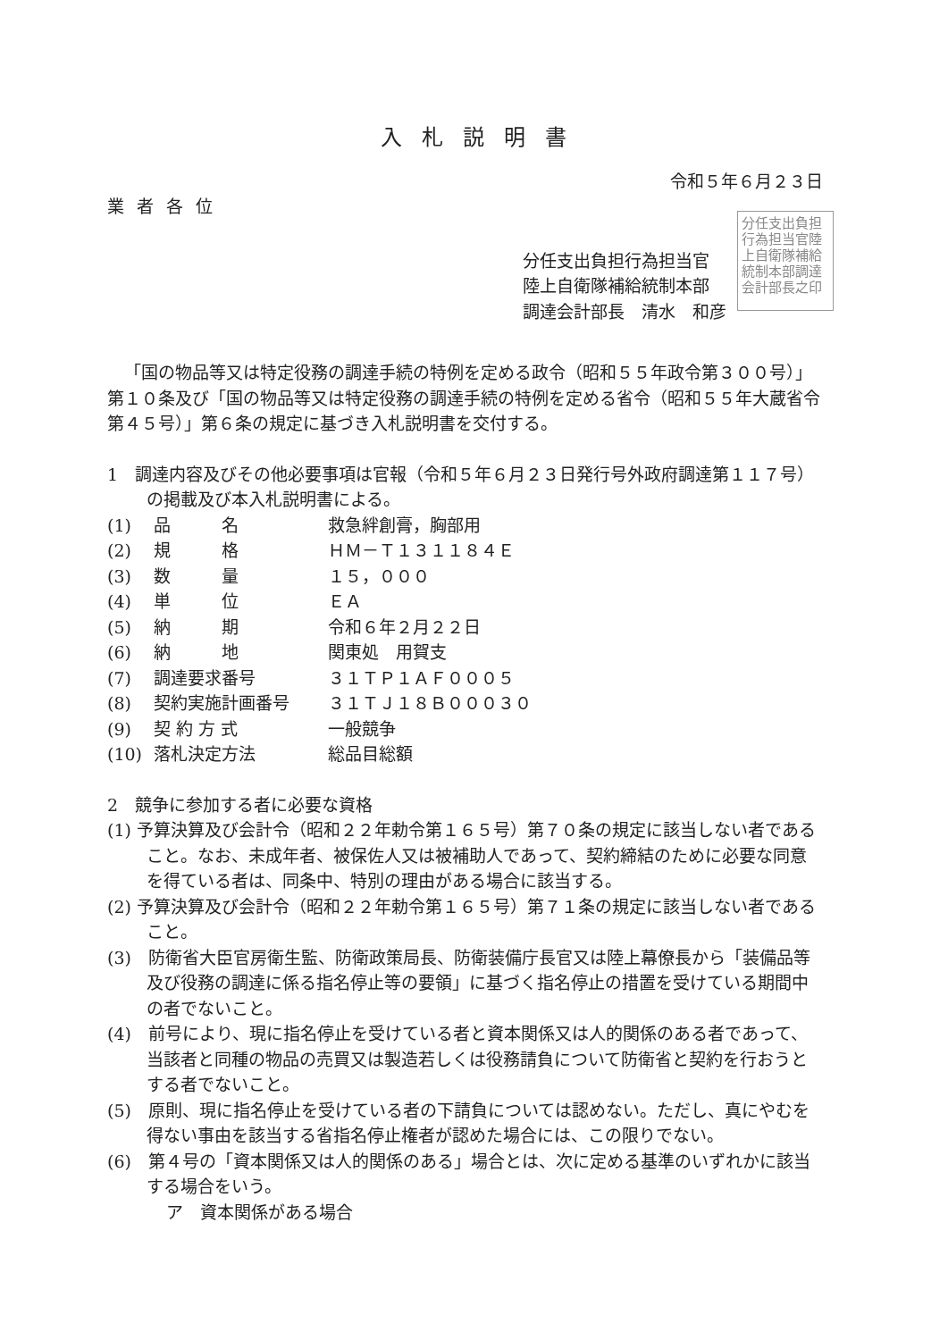入札説明書
令和５年６月２３日
業者各位
分任支出負担 行為担当官陸 上自衛隊補給 統制本部調達 会計部長之印
分任支出負担行為担当官
陸上自衛隊補給統制本部
調達会計部長　清水　和彦
「国の物品等又は特定役務の調達手続の特例を定める政令（昭和５５年政令第３００号）」第１０条及び「国の物品等又は特定役務の調達手続の特例を定める省令（昭和５５年大蔵省令第４５号）」第６条の規定に基づき入札説明書を交付する。
1　調達内容及びその他必要事項は官報（令和５年６月２３日発行号外政府調達第１１７号）の掲載及び本入札説明書による。
(1) 品　　　名 救急絆創膏，胸部用
(2) 規　　　格 ＨＭ－Ｔ１３１１８４Ｅ
(3) 数　　　量 １５，０００
(4) 単　　　位 ＥＡ
(5) 納　　　期 令和６年２月２２日
(6) 納　　　地 関東処　用賀支
(7) 調達要求番号 ３１ＴＰ１ＡＦ０００５
(8) 契約実施計画番号 ３１ＴＪ１８Ｂ０００３０
(9) 契 約 方 式 一般競争
(10) 落札決定方法 総品目総額
2　競争に参加する者に必要な資格
(1) 予算決算及び会計令（昭和２２年勅令第１６５号）第７０条の規定に該当しない者であること。なお、未成年者、被保佐人又は被補助人であって、契約締結のために必要な同意を得ている者は、同条中、特別の理由がある場合に該当する。
(2) 予算決算及び会計令（昭和２２年勅令第１６５号）第７１条の規定に該当しない者であること。
(3)　防衛省大臣官房衛生監、防衛政策局長、防衛装備庁長官又は陸上幕僚長から「装備品等及び役務の調達に係る指名停止等の要領」に基づく指名停止の措置を受けている期間中の者でないこと。
(4)　前号により、現に指名停止を受けている者と資本関係又は人的関係のある者であって、当該者と同種の物品の売買又は製造若しくは役務請負について防衛省と契約を行おうとする者でないこと。
(5)　原則、現に指名停止を受けている者の下請負については認めない。ただし、真にやむを得ない事由を該当する省指名停止権者が認めた場合には、この限りでない。
(6)　第４号の「資本関係又は人的関係のある」場合とは、次に定める基準のいずれかに該当する場合をいう。
ア　資本関係がある場合